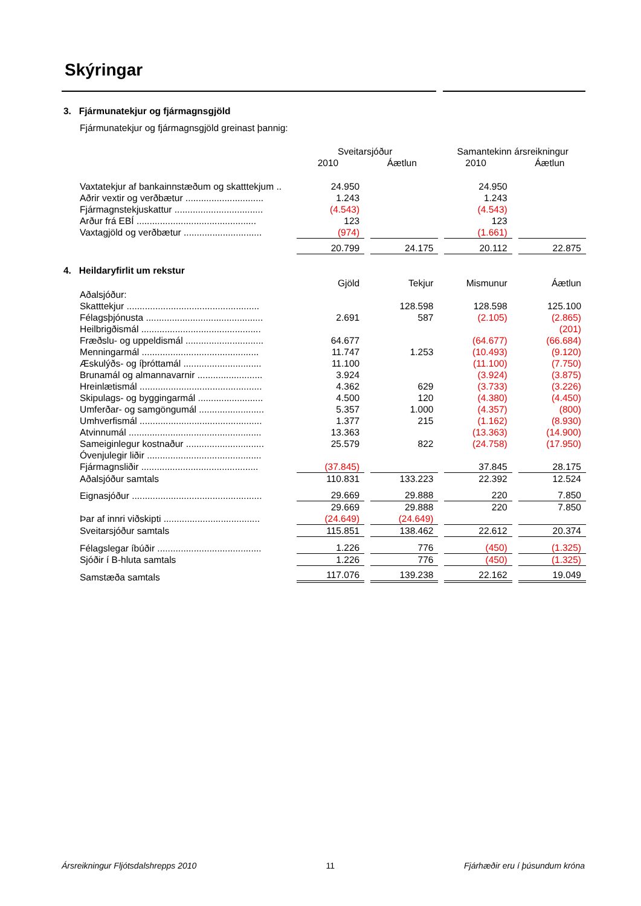Skýringar
3. Fjármunatekjur og fjármagnsgjöld
Fjármunatekjur og fjármagnsgjöld greinast þannig:
| | Sveitarsjóður | | Samantekinn ársreikningur | |
| | 2010 | Áætlun | 2010 | Áætlun |
| Vaxtatekjur af bankainnstæðum og skatttekjum .. | 24.950 | | 24.950 | |
| Aðrir vextir og verðbætur .............................. | 1.243 | | 1.243 | |
| Fjármagnstekjuskattur .................................. | (4.543) | | (4.543) | |
| Arður frá EBÍ .............................................. | 123 | | 123 | |
| Vaxtagjöld og verðbætur .............................. | (974) | | (1.661) | |
| | 20.799 | 24.175 | 20.112 | 22.875 |
4. Heildaryfirlit um rekstur
| | Gjöld | Tekjur | Mismunur | Áætlun |
| Aðalsjóður: | | | | |
| Skatttekjur ................................................... | | 128.598 | 128.598 | 125.100 |
| Félagsþjónusta ............................................. | 2.691 | 587 | (2.105) | (2.865) |
| Heilbrigðismál .............................................. | | | | (201) |
| Fræðslu- og uppeldismál .............................. | 64.677 | | (64.677) | (66.684) |
| Menningarmál ............................................. | 11.747 | 1.253 | (10.493) | (9.120) |
| Æskulýðs- og íþróttamál .............................. | 11.100 | | (11.100) | (7.750) |
| Brunamál og almannavarnir ......................... | 3.924 | | (3.924) | (3.875) |
| Hreinlætismál ............................................... | 4.362 | 629 | (3.733) | (3.226) |
| Skipulags- og byggingarmál ......................... | 4.500 | 120 | (4.380) | (4.450) |
| Umferðar- og samgöngumál ......................... | 5.357 | 1.000 | (4.357) | (800) |
| Umhverfismál ............................................... | 1.377 | 215 | (1.162) | (8.930) |
| Atvinnumál ................................................... | 13.363 | | (13.363) | (14.900) |
| Sameiginlegur kostnaður .............................. | 25.579 | 822 | (24.758) | (17.950) |
| Óvenjulegir liðir ............................................ | | | | |
| Fjármagnsliðir ............................................. | (37.845) | | 37.845 | 28.175 |
| Aðalsjóður samtals | 110.831 | 133.223 | 22.392 | 12.524 |
| Eignasjóður .................................................. | 29.669 | 29.888 | 220 | 7.850 |
| | 29.669 | 29.888 | 220 | 7.850 |
| Þar af innri viðskipti ..................................... | (24.649) | (24.649) | | |
| Sveitarsjóður samtals | 115.851 | 138.462 | 22.612 | 20.374 |
| Félagslegar íbúðir ........................................ | 1.226 | 776 | (450) | (1.325) |
| Sjóðir í B-hluta samtals | 1.226 | 776 | (450) | (1.325) |
| Samstæða samtals | 117.076 | 139.238 | 22.162 | 19.049 |
Ársreikningur Fljótsdalshrepps 2010 11 Fjárhæðir eru í þúsundum króna